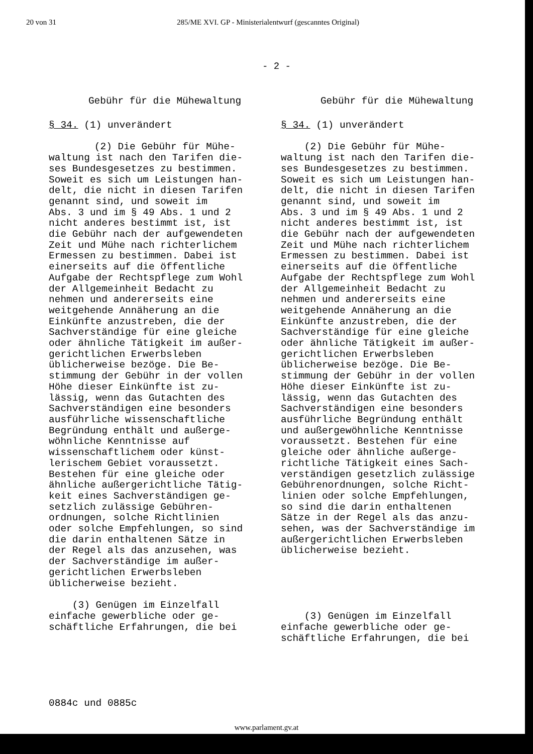20 von 31 285/ME XVI. GP - Ministerialentwurf (gescanntes Original)
- 2 -
Gebühr für die Mühewaltung
§ 34. (1) unverändert
(2) Die Gebühr für Mühe-
waltung ist nach den Tarifen die-
ses Bundesgesetzes zu bestimmen.
Soweit es sich um Leistungen han-
delt, die nicht in diesen Tarifen
genannt sind, und soweit im
Abs. 3 und im § 49 Abs. 1 und 2
nicht anderes bestimmt ist, ist
die Gebühr nach der aufgewendeten
Zeit und Mühe nach richterlichem
Ermessen zu bestimmen. Dabei ist
einerseits auf die öffentliche
Aufgabe der Rechtspflege zum Wohl
der Allgemeinheit Bedacht zu
nehmen und andererseits eine
weitgehende Annäherung an die
Einkünfte anzustreben, die der
Sachverständige für eine gleiche
oder ähnliche Tätigkeit im außer-
gerichtlichen Erwerbsleben
üblicherweise bezöge. Die Be-
stimmung der Gebühr in der vollen
Höhe dieser Einkünfte ist zu-
lässig, wenn das Gutachten des
Sachverständigen eine besonders
ausführliche wissenschaftliche
Begründung enthält und außerge-
wöhnliche Kenntnisse auf
wissenschaftlichem oder künst-
lerischem Gebiet voraussetzt.
Bestehen für eine gleiche oder
ähnliche außergerichtliche Tätig-
keit eines Sachverständigen ge-
setzlich zulässige Gebühren-
ordnungen, solche Richtlinien
oder solche Empfehlungen, so sind
die darin enthaltenen Sätze in
der Regel als das anzusehen, was
der Sachverständige im außer-
gerichtlichen Erwerbsleben
üblicherweise bezieht.
(3) Genügen im Einzelfall
einfache gewerbliche oder ge-
schäftliche Erfahrungen, die bei
Gebühr für die Mühewaltung
§ 34. (1) unverändert
(2) Die Gebühr für Mühe-
waltung ist nach den Tarifen die-
ses Bundesgesetzes zu bestimmen.
Soweit es sich um Leistungen han-
delt, die nicht in diesen Tarifen
genannt sind, und soweit im
Abs. 3 und im § 49 Abs. 1 und 2
nicht anderes bestimmt ist, ist
die Gebühr nach der aufgewendeten
Zeit und Mühe nach richterlichem
Ermessen zu bestimmen. Dabei ist
einerseits auf die öffentliche
Aufgabe der Rechtspflege zum Wohl
der Allgemeinheit Bedacht zu
nehmen und andererseits eine
weitgehende Annäherung an die
Einkünfte anzustreben, die der
Sachverständige für eine gleiche
oder ähnliche Tätigkeit im außer-
gerichtlichen Erwerbsleben
üblicherweise bezöge. Die Be-
stimmung der Gebühr in der vollen
Höhe dieser Einkünfte ist zu-
lässig, wenn das Gutachten des
Sachverständigen eine besonders
ausführliche Begründung enthält
und außergewöhnliche Kenntnisse
voraussetzt. Bestehen für eine
gleiche oder ähnliche außerge-
richtliche Tätigkeit eines Sach-
verständigen gesetzlich zulässige
Gebührenordnungen, solche Richt-
linien oder solche Empfehlungen,
so sind die darin enthaltenen
Sätze in der Regel als das anzu-
sehen, was der Sachverständige im
außergerichtlichen Erwerbsleben
üblicherweise bezieht.
(3) Genügen im Einzelfall
einfache gewerbliche oder ge-
schäftliche Erfahrungen, die bei
0884c und 0885c
www.parlament.gv.at